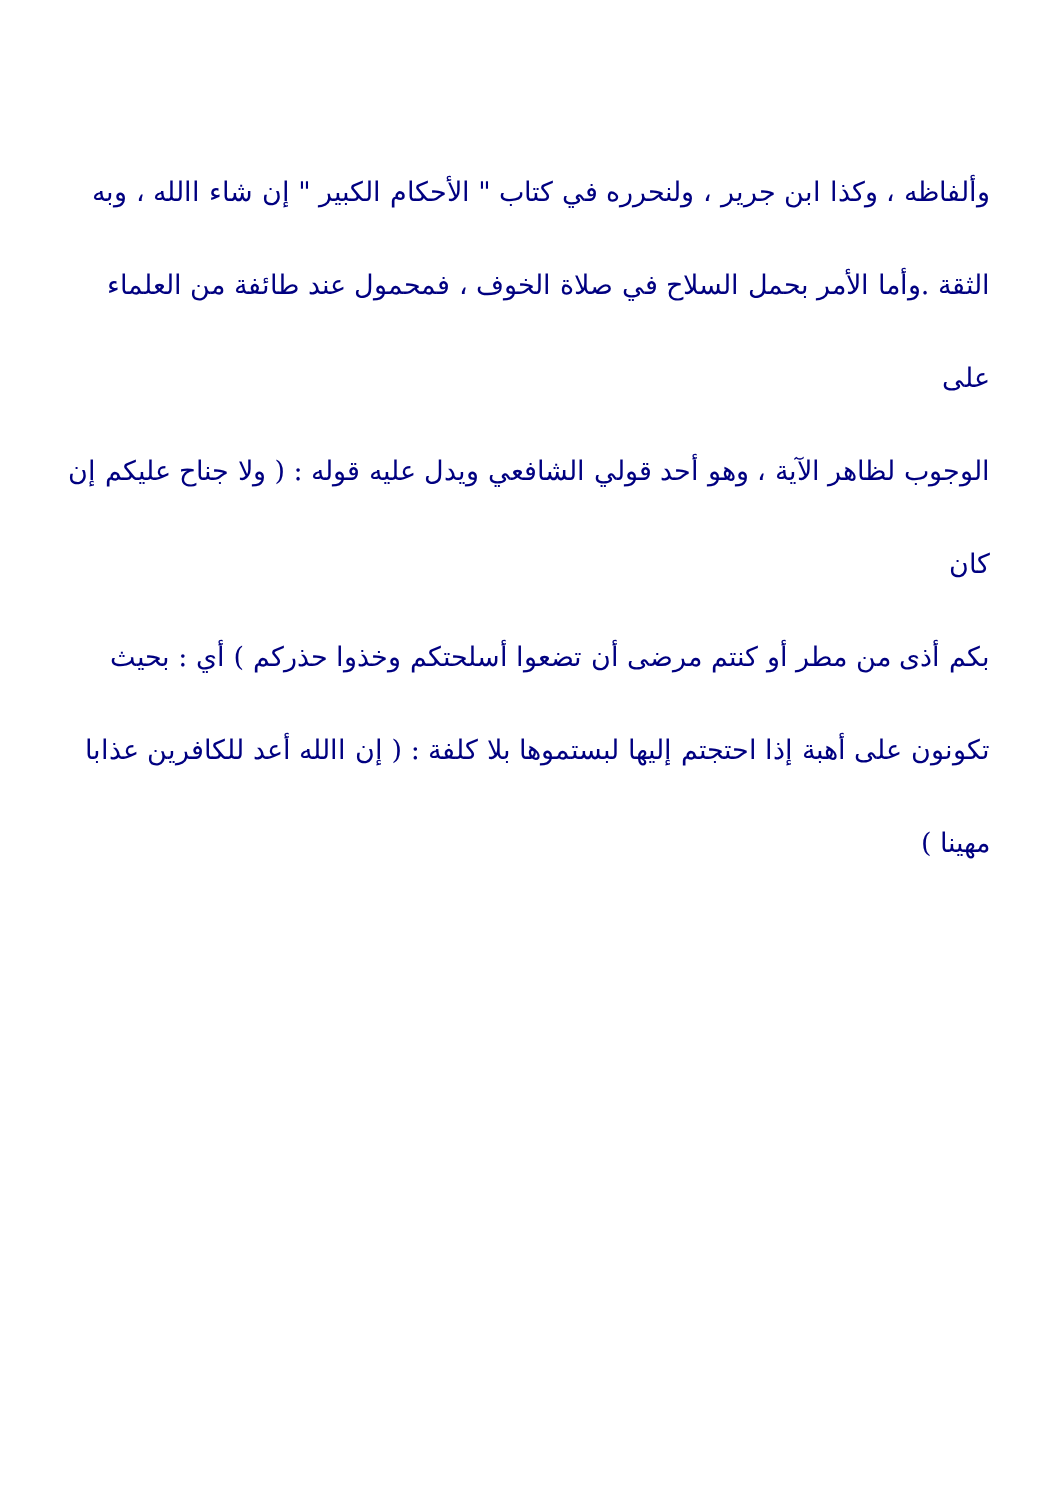وألفاظه ، وكذا ابن جرير ، ولنحرره في كتاب " الأحكام الكبير " إن شاء االله ، وبه
الثقة .وأما الأمر بحمل السلاح في صلاة الخوف ، فمحمول عند طائفة من العلماء على
الوجوب لظاهر الآية ، وهو أحد قولي الشافعي ويدل عليه قوله : ( ولا جناح عليكم إن كان
بكم أذى من مطر أو كنتم مرضى أن تضعوا أسلحتكم وخذوا حذركم ) أي : بحيث
تكونون على أهبة إذا احتجتم إليها لبستموها بلا كلفة : ( إن االله أعد للكافرين عذابا
مهينا )